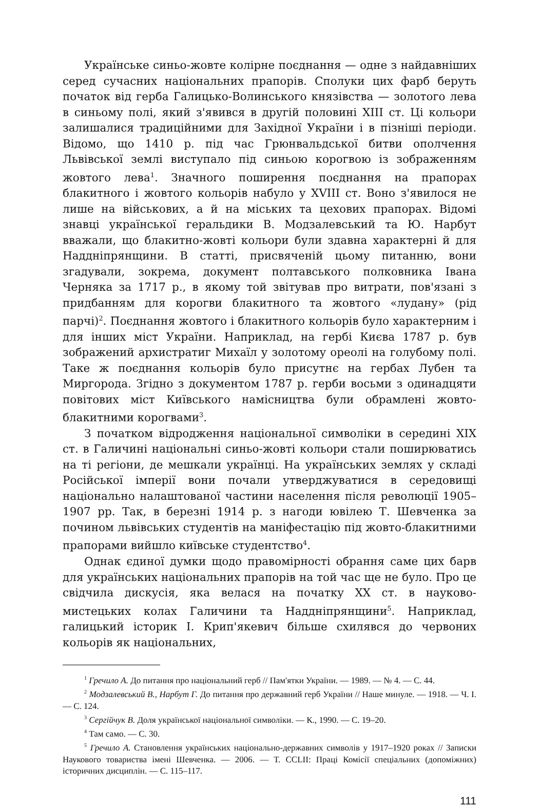Українське синьо-жовте колірне поєднання — одне з найдавніших серед сучасних національних прапорів. Сполуки цих фарб беруть початок від герба Галицько-Волинського князівства — золотого лева в синьому полі, який з'явився в другій половині XIII ст. Ці кольори залишалися традиційними для Західної України і в пізніші періоди. Відомо, що 1410 р. під час Грюнвальдської битви ополчення Львівської землі виступало під синьою корогвою із зображенням жовтого лева<sup>1</sup>. Значного поширення поєднання на прапорах блакитного і жовтого кольорів набуло у XVIII ст. Воно з'явилося не лише на військових, а й на міських та цехових прапорах. Відомі знавці української геральдики В. Модзалевський та Ю. Нарбут вважали, що блакитно-жовті кольори були здавна характерні й для Наддніпрянщини. В статті, присвяченій цьому питанню, вони згадували, зокрема, документ полтавського полковника Івана Черняка за 1717 р., в якому той звітував про витрати, пов'язані з придбанням для корогви блакитного та жовтого «лудану» (рід парчі)<sup>2</sup>. Поєднання жовтого і блакитного кольорів було характерним і для інших міст України. Наприклад, на гербі Києва 1787 р. був зображений архистратиг Михаїл у золотому ореолі на голубому полі. Таке ж поєднання кольорів було присутнє на гербах Лубен та Миргорода. Згідно з документом 1787 р. герби восьми з одинадцяти повітових міст Київського намісництва були обрамлені жовто-блакитними корогвами<sup>3</sup>.
З початком відродження національної символіки в середині XIX ст. в Галичині національні синьо-жовті кольори стали поширюватись на ті регіони, де мешкали українці. На українських землях у складі Російської імперії вони почали утверджуватися в середовищі національно налаштованої частини населення після революції 1905–1907 рр. Так, в березні 1914 р. з нагоди ювілею Т. Шевченка за почином львівських студентів на маніфестацію під жовто-блакитними прапорами вийшло київське студентство<sup>4</sup>.
Однак єдиної думки щодо правомірності обрання саме цих барв для українських національних прапорів на той час ще не було. Про це свідчила дискусія, яка велася на початку XX ст. в науково-мистецьких колах Галичини та Наддніпрянщини<sup>5</sup>. Наприклад, галицький історик І. Крип'якевич більше схилявся до червоних кольорів як національних,
<sup>1</sup> Гречило А. До питання про національний герб // Пам'ятки України. — 1989. — № 4. — С. 44.
<sup>2</sup> Модзалевський В., Нарбут Г. До питання про державний герб України // Наше минуле. — 1918. — Ч. I. — С. 124.
<sup>3</sup> Сергійчук В. Доля української національної символіки. — К., 1990. — С. 19–20.
<sup>4</sup> Там само. — С. 30.
<sup>5</sup> Гречило А. Становлення українських національно-державних символів у 1917–1920 роках // Записки Наукового товариства імені Шевченка. — 2006. — Т. CCLII: Праці Комісії спеціальних (допоміжних) історичних дисциплін. — С. 115–117.
111